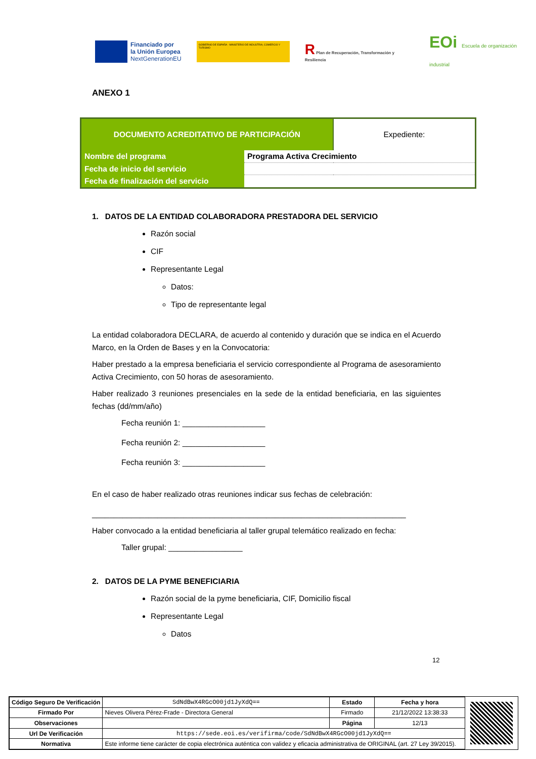Financiado por
la Unión Europea
NextGenerationEU
GOBIERNO DE ESPAÑA · MINISTERIO DE INDUSTRIA, COMERCIO Y TURISMO
R Plan de Recuperación, Transformación y Resiliencia
EOi Escuela de organización industrial
ANEXO 1
| DOCUMENTO ACREDITATIVO DE PARTICIPACIÓN | | Expediente: |
| Nombre del programa | Programa Activa Crecimiento | |
| Fecha de inicio del servicio | | |
| Fecha de finalización del servicio | | |
1. DATOS DE LA ENTIDAD COLABORADORA PRESTADORA DEL SERVICIO
Razón social
CIF
Representante Legal
Datos:
Tipo de representante legal
La entidad colaboradora DECLARA, de acuerdo al contenido y duración que se indica en el Acuerdo Marco, en la Orden de Bases y en la Convocatoria:
Haber prestado a la empresa beneficiaria el servicio correspondiente al Programa de asesoramiento Activa Crecimiento, con 50 horas de asesoramiento.
Haber realizado 3 reuniones presenciales en la sede de la entidad beneficiaria, en las siguientes fechas (dd/mm/año)
Fecha reunión 1: ___________________
Fecha reunión 2: ___________________
Fecha reunión 3: ___________________
En el caso de haber realizado otras reuniones indicar sus fechas de celebración:
________________________________________________________________________
Haber convocado a la entidad beneficiaria al taller grupal telemático realizado en fecha:
Taller grupal: _________________
2. DATOS DE LA PYME BENEFICIARIA
Razón social de la pyme beneficiaria, CIF, Domicilio fiscal
Representante Legal
Datos
12
| Código Seguro De Verificación | SdNdBwX4RGcO00jd1JyXdQ== | Estado | Fecha y hora |
| Firmado Por | Nieves Olivera Pérez-Frade - Directora General | Firmado | 21/12/2022 13:38:33 |
| Observaciones | | Página | 12/13 |
| Url De Verificación | https://sede.eoi.es/verifirma/code/SdNdBwX4RGcO00jd1JyXdQ== | | |
| Normativa | Este informe tiene carácter de copia electrónica auténtica con validez y eficacia administrativa de ORIGINAL (art. 27 Ley 39/2015). | | |